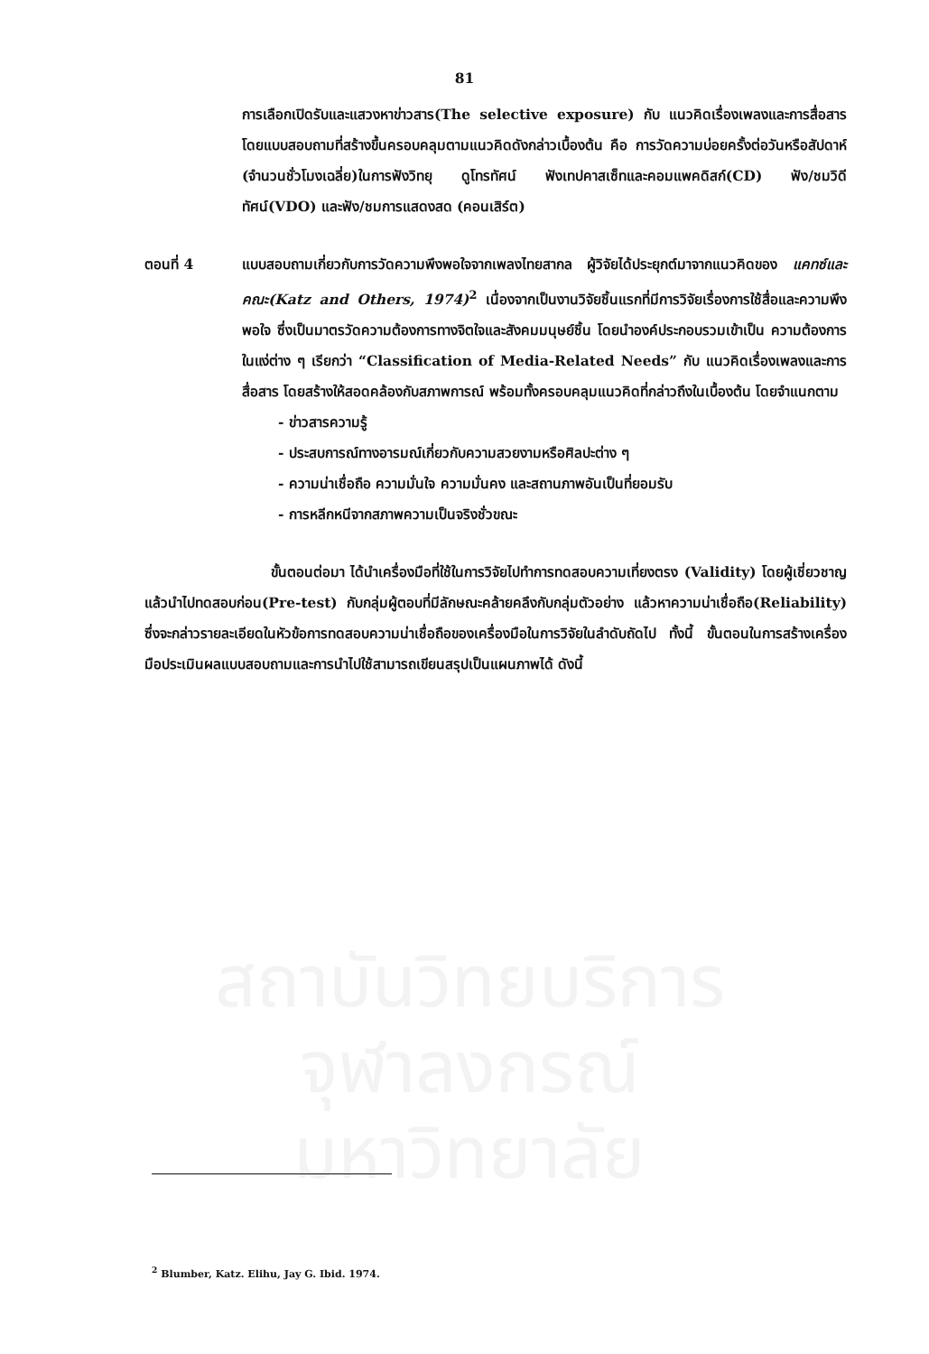สถาบันวิทยบริการ
จุฬาลงกรณ์มหาวิทยาลัย
81
การเลือกเปิดรับและแสวงหาข่าวสาร(The selective exposure) กับ แนวคิดเรื่องเพลงและการสื่อสาร โดยแบบสอบถามที่สร้างขึ้นครอบคลุมตามแนวคิดดังกล่าวเบื้องต้น คือ การวัดความบ่อยครั้งต่อวันหรือสัปดาห์ (จำนวนชั่วโมงเฉลี่ย)ในการฟังวิทยุ ดูโทรทัศน์ ฟังเทปคาสเซ็ทและคอมแพคดิสก์(CD) ฟัง/ชมวิดีทัศน์(VDO) และฟัง/ชมการแสดงสด (คอนเสิร์ต)
ตอนที่ 4 แบบสอบถามเกี่ยวกับการวัดความพึงพอใจจากเพลงไทยสากล ผู้วิจัยได้ประยุกต์มาจากแนวคิดของ แคทซ์และคณะ(Katz and Others, 1974)<sup>2</sup> เนื่องจากเป็นงานวิจัยชิ้นแรกที่มีการวิจัยเรื่องการใช้สื่อและความพึงพอใจ ซึ่งเป็นมาตรวัดความต้องการทางจิตใจและสังคมมนุษย์ชิ้น โดยนำองค์ประกอบรวมเข้าเป็น ความต้องการในแง่ต่าง ๆ เรียกว่า “Classification of Media-Related Needs” กับ แนวคิดเรื่องเพลงและการสื่อสาร โดยสร้างให้สอดคล้องกับสภาพการณ์ พร้อมทั้งครอบคลุมแนวคิดที่กล่าวถึงในเบื้องต้น โดยจำแนกตาม
- ข่าวสารความรู้
- ประสบการณ์ทางอารมณ์เกี่ยวกับความสวยงามหรือศิลปะต่าง ๆ
- ความน่าเชื่อถือ ความมั่นใจ ความมั่นคง และสถานภาพอันเป็นที่ยอมรับ
- การหลีกหนีจากสภาพความเป็นจริงชั่วขณะ
ขั้นตอนต่อมา ได้นำเครื่องมือที่ใช้ในการวิจัยไปทำการทดสอบความเที่ยงตรง (Validity) โดยผู้เชี่ยวชาญ แล้วนำไปทดสอบก่อน(Pre-test) กับกลุ่มผู้ตอบที่มีลักษณะคล้ายคลึงกับกลุ่มตัวอย่าง แล้วหาความน่าเชื่อถือ(Reliability) ซึ่งจะกล่าวรายละเอียดในหัวข้อการทดสอบความน่าเชื่อถือของเครื่องมือในการวิจัยในลำดับถัดไป ทั้งนี้ ขั้นตอนในการสร้างเครื่องมือประเมินผลแบบสอบถามและการนำไปใช้สามารถเขียนสรุปเป็นแผนภาพได้ ดังนี้
<sup>2</sup> Blumber, Katz. Elihu, Jay G. Ibid. 1974.